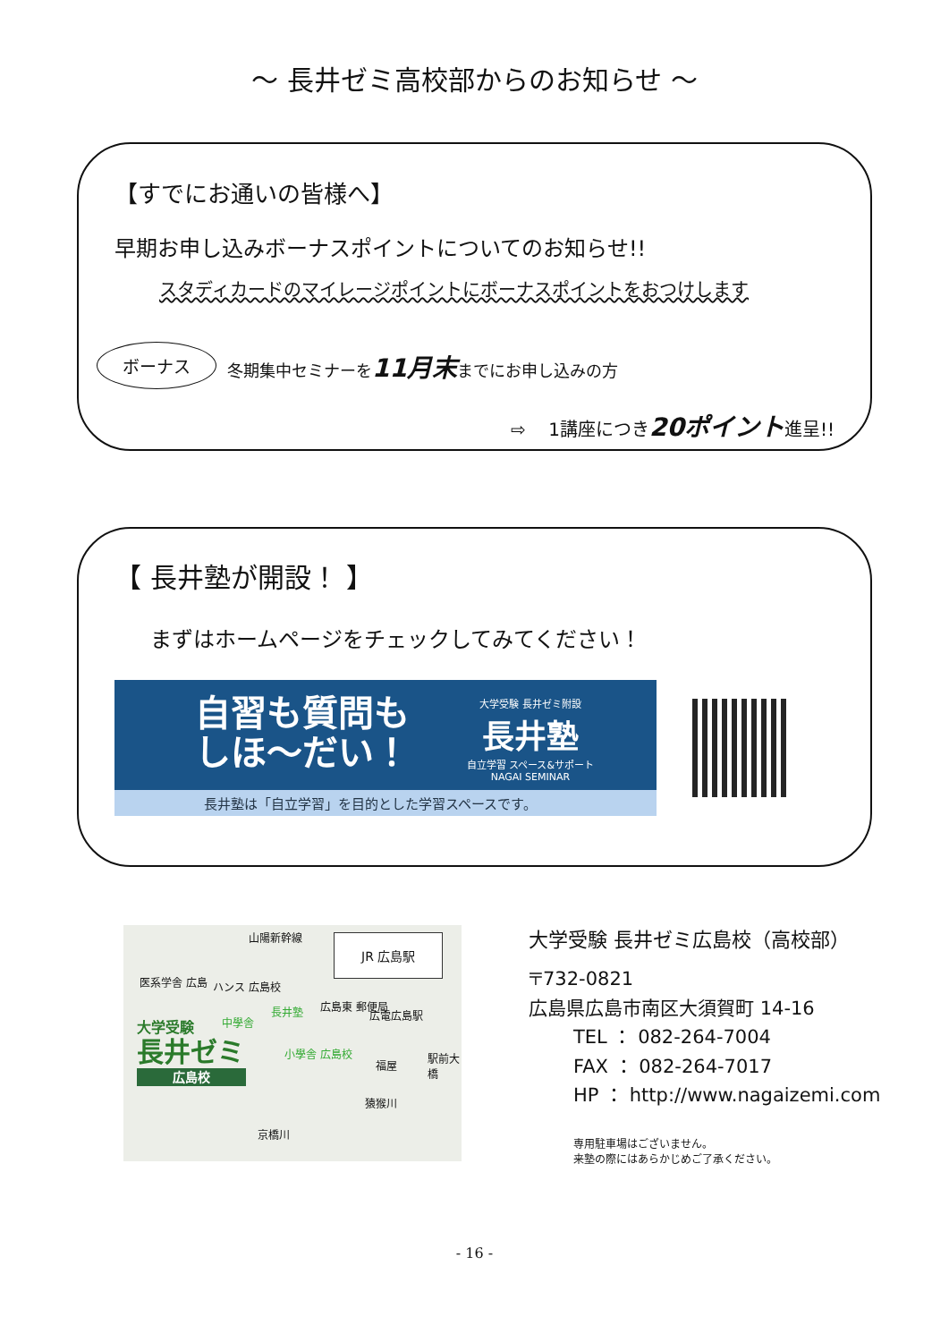～ 長井ゼミ高校部からのお知らせ ～
【すでにお通いの皆様へ】
早期お申し込みボーナスポイントについてのお知らせ!!
スタディカードのマイレージポイントにボーナスポイントをおつけします
ボーナス 冬期集中セミナーを11月末までにお申し込みの方
⇨ 1講座につき20ポイント進呈!!
【 長井塾が開設！ 】
まずはホームページをチェックしてみてください！
自習も質問も
しほ～だい！
大学受験 長井ゼミ附設
長井塾
自立学習 スペース&サポート
NAGAI SEMINAR
長井塾は「自立学習」を目的とした学習スペースです。
山陽新幹線 JR 広島駅
医系学舎 広島 ハンス 広島校
長井塾 広島東 郵便局
広電広島駅
中學舎
小學舎 広島校
福屋
駅前大橋
大学受験
長井ゼミ
広島校
猿猴川
京橋川
大学受験 長井ゼミ広島校（高校部）
〒732-0821
広島県広島市南区大須賀町 14-16
TEL ： 082-264-7004
FAX ： 082-264-7017
HP ： http://www.nagaizemi.com
専用駐車場はございません。
来塾の際にはあらかじめご了承ください。
- 16 -